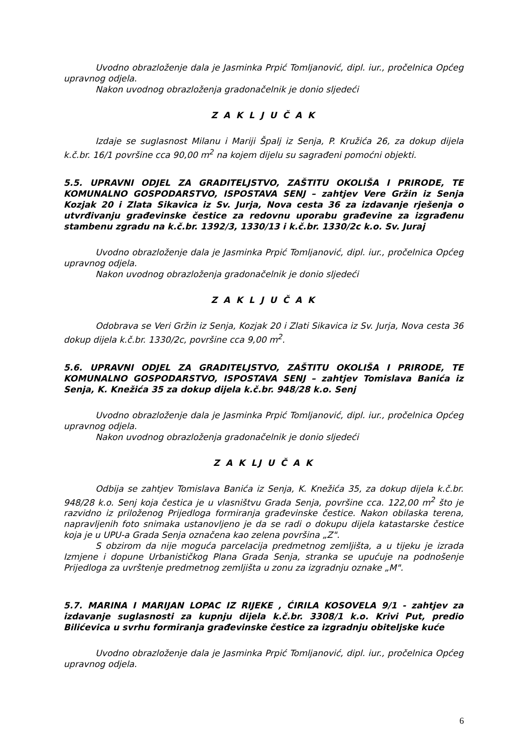Uvodno obrazloženje dala je Jasminka Prpić Tomljanović, dipl. iur., pročelnica Općeg upravnog odjela.
Nakon uvodnog obrazloženja gradonačelnik je donio sljedeći
Z A K L J U Č A K
Izdaje se suglasnost Milanu i Mariji Špalj iz Senja, P. Kružića 26, za dokup dijela k.č.br. 16/1 površine cca 90,00 m<sup>2</sup> na kojem dijelu su sagrađeni pomoćni objekti.
5.5. UPRAVNI ODJEL ZA GRADITELJSTVO, ZAŠTITU OKOLIŠA I PRIRODE, TE KOMUNALNO GOSPODARSTVO, ISPOSTAVA SENJ – zahtjev Vere Gržin iz Senja Kozjak 20 i Zlata Sikavica iz Sv. Jurja, Nova cesta 36 za izdavanje rješenja o utvrđivanju građevinske čestice za redovnu uporabu građevine za izgrađenu stambenu zgradu na k.č.br. 1392/3, 1330/13 i k.č.br. 1330/2c k.o. Sv. Juraj
Uvodno obrazloženje dala je Jasminka Prpić Tomljanović, dipl. iur., pročelnica Općeg upravnog odjela.
Nakon uvodnog obrazloženja gradonačelnik je donio sljedeći
Z A K L J U Č A K
Odobrava se Veri Gržin iz Senja, Kozjak 20 i Zlati Sikavica iz Sv. Jurja, Nova cesta 36 dokup dijela k.č.br. 1330/2c, površine cca 9,00 m<sup>2</sup>.
5.6. UPRAVNI ODJEL ZA GRADITELJSTVO, ZAŠTITU OKOLIŠA I PRIRODE, TE KOMUNALNO GOSPODARSTVO, ISPOSTAVA SENJ – zahtjev Tomislava Banića iz Senja, K. Knežića 35 za dokup dijela k.č.br. 948/28 k.o. Senj
Uvodno obrazloženje dala je Jasminka Prpić Tomljanović, dipl. iur., pročelnica Općeg upravnog odjela.
Nakon uvodnog obrazloženja gradonačelnik je donio sljedeći
Z A K LJ U Č A K
Odbija se zahtjev Tomislava Banića iz Senja, K. Knežića 35, za dokup dijela k.č.br. 948/28 k.o. Senj koja čestica je u vlasništvu Grada Senja, površine cca. 122,00 m<sup>2</sup> što je razvidno iz priloženog Prijedloga formiranja građevinske čestice. Nakon obilaska terena, napravljenih foto snimaka ustanovljeno je da se radi o dokupu dijela katastarske čestice koja je u UPU-a Grada Senja označena kao zelena površina „Z".
S obzirom da nije moguća parcelacija predmetnog zemljišta, a u tijeku je izrada Izmjene i dopune Urbanističkog Plana Grada Senja, stranka se upućuje na podnošenje Prijedloga za uvrštenje predmetnog zemljišta u zonu za izgradnju oznake „M".
5.7. MARINA I MARIJAN LOPAC IZ RIJEKE , ĆIRILA KOSOVELA 9/1 - zahtjev za izdavanje suglasnosti za kupnju dijela k.č.br. 3308/1 k.o. Krivi Put, predio Bilićevica u svrhu formiranja građevinske čestice za izgradnju obiteljske kuće
Uvodno obrazloženje dala je Jasminka Prpić Tomljanović, dipl. iur., pročelnica Općeg upravnog odjela.
6